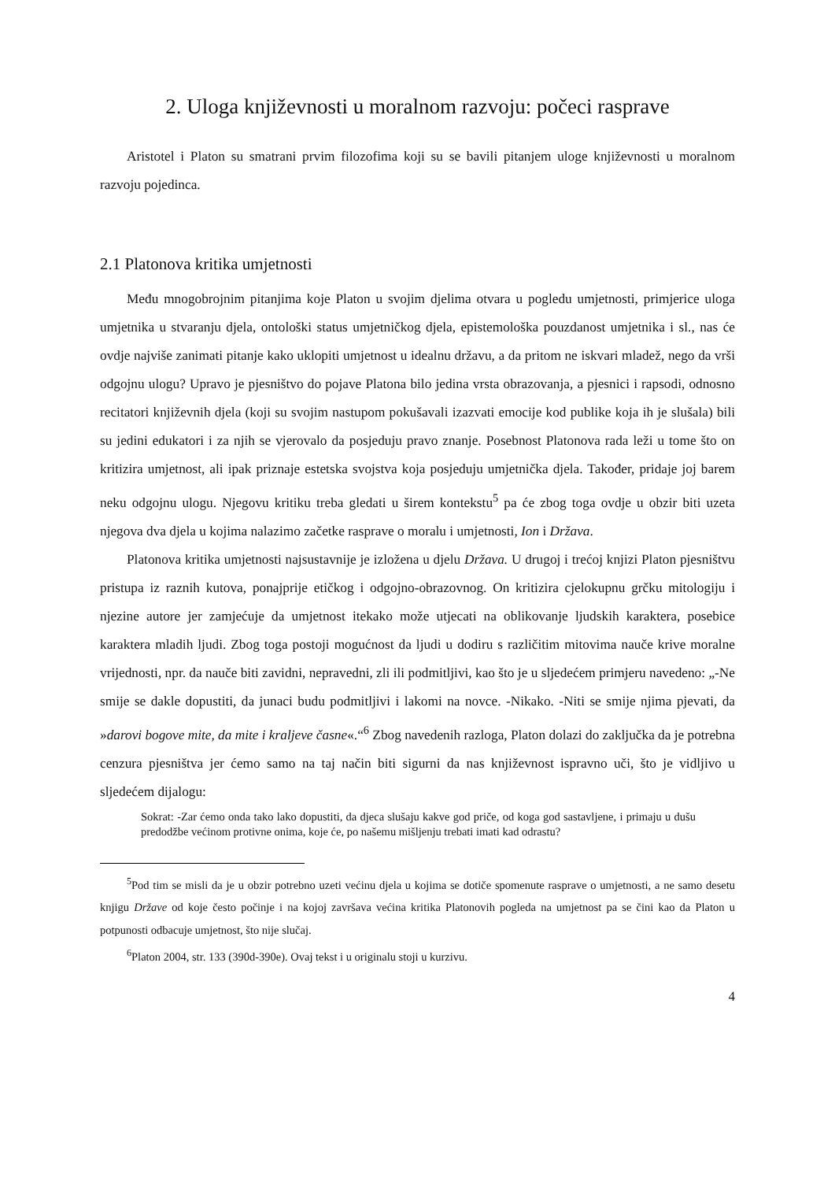2. Uloga književnosti u moralnom razvoju: počeci rasprave
Aristotel i Platon su smatrani prvim filozofima koji su se bavili pitanjem uloge književnosti u moralnom razvoju pojedinca.
2.1 Platonova kritika umjetnosti
Među mnogobrojnim pitanjima koje Platon u svojim djelima otvara u pogledu umjetnosti, primjerice uloga umjetnika u stvaranju djela, ontološki status umjetničkog djela, epistemološka pouzdanost umjetnika i sl., nas će ovdje najviše zanimati pitanje kako uklopiti umjetnost u idealnu državu, a da pritom ne iskvari mladež, nego da vrši odgojnu ulogu? Upravo je pjesništvo do pojave Platona bilo jedina vrsta obrazovanja, a pjesnici i rapsodi, odnosno recitatori književnih djela (koji su svojim nastupom pokušavali izazvati emocije kod publike koja ih je slušala) bili su jedini edukatori i za njih se vjerovalo da posjeduju pravo znanje. Posebnost Platonova rada leži u tome što on kritizira umjetnost, ali ipak priznaje estetska svojstva koja posjeduju umjetnička djela. Također, pridaje joj barem neku odgojnu ulogu. Njegovu kritiku treba gledati u širem kontekstu<sup>5</sup> pa će zbog toga ovdje u obzir biti uzeta njegova dva djela u kojima nalazimo začetke rasprave o moralu i umjetnosti, Ion i Država.
Platonova kritika umjetnosti najsustavnije je izložena u djelu Država. U drugoj i trećoj knjizi Platon pjesništvu pristupa iz raznih kutova, ponajprije etičkog i odgojno-obrazovnog. On kritizira cjelokupnu grčku mitologiju i njezine autore jer zamjećuje da umjetnost itekako može utjecati na oblikovanje ljudskih karaktera, posebice karaktera mladih ljudi. Zbog toga postoji mogućnost da ljudi u dodiru s različitim mitovima nauče krive moralne vrijednosti, npr. da nauče biti zavidni, nepravedni, zli ili podmitljivi, kao što je u sljedećem primjeru navedeno: „-Ne smije se dakle dopustiti, da junaci budu podmitljivi i lakomi na novce. -Nikako. -Niti se smije njima pjevati, da »darovi bogove mite, da mite i kraljeve časne«.“<sup>6</sup> Zbog navedenih razloga, Platon dolazi do zaključka da je potrebna cenzura pjesništva jer ćemo samo na taj način biti sigurni da nas književnost ispravno uči, što je vidljivo u sljedećem dijalogu:
Sokrat: -Zar ćemo onda tako lako dopustiti, da djeca slušaju kakve god priče, od koga god sastavljene, i primaju u dušu predodžbe većinom protivne onima, koje će, po našemu mišljenju trebati imati kad odrastu?
<sup>5</sup> Pod tim se misli da je u obzir potrebno uzeti većinu djela u kojima se dotiče spomenute rasprave o umjetnosti, a ne samo desetu knjigu Države od koje često počinje i na kojoj završava većina kritika Platonovih pogleda na umjetnost pa se čini kao da Platon u potpunosti odbacuje umjetnost, što nije slučaj.
<sup>6</sup> Platon 2004, str. 133 (390d-390e). Ovaj tekst i u originalu stoji u kurzivu.
4